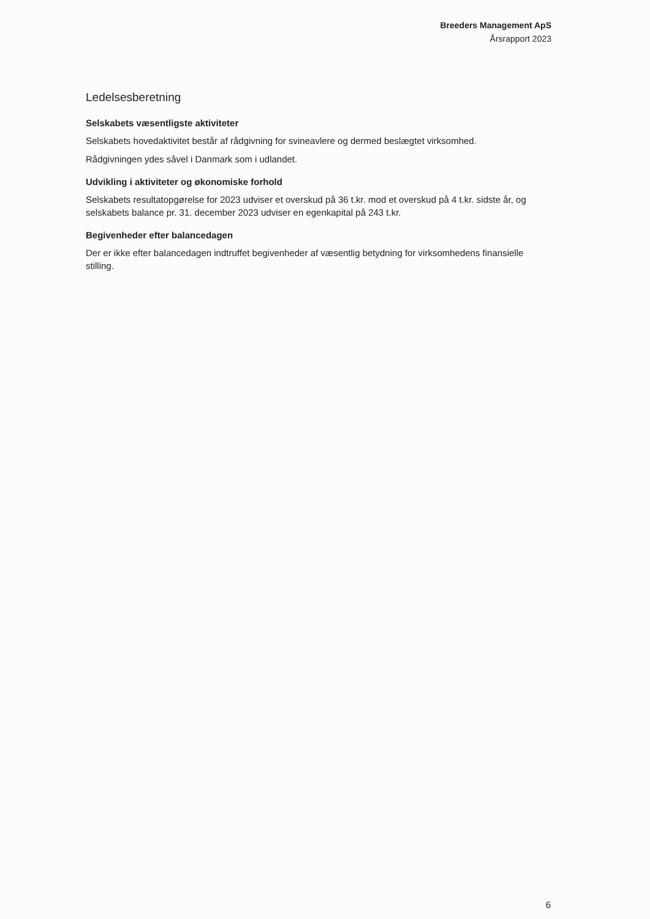Breeders Management ApS
Årsrapport 2023
Ledelsesberetning
Selskabets væsentligste aktiviteter
Selskabets hovedaktivitet består af rådgivning for svineavlere og dermed beslægtet virksomhed.
Rådgivningen ydes såvel i Danmark som i udlandet.
Udvikling i aktiviteter og økonomiske forhold
Selskabets resultatopgørelse for 2023 udviser et overskud på 36 t.kr. mod et overskud på 4 t.kr. sidste år, og selskabets balance pr. 31. december 2023 udviser en egenkapital på 243 t.kr.
Begivenheder efter balancedagen
Der er ikke efter balancedagen indtruffet begivenheder af væsentlig betydning for virksomhedens finansielle stilling.
6